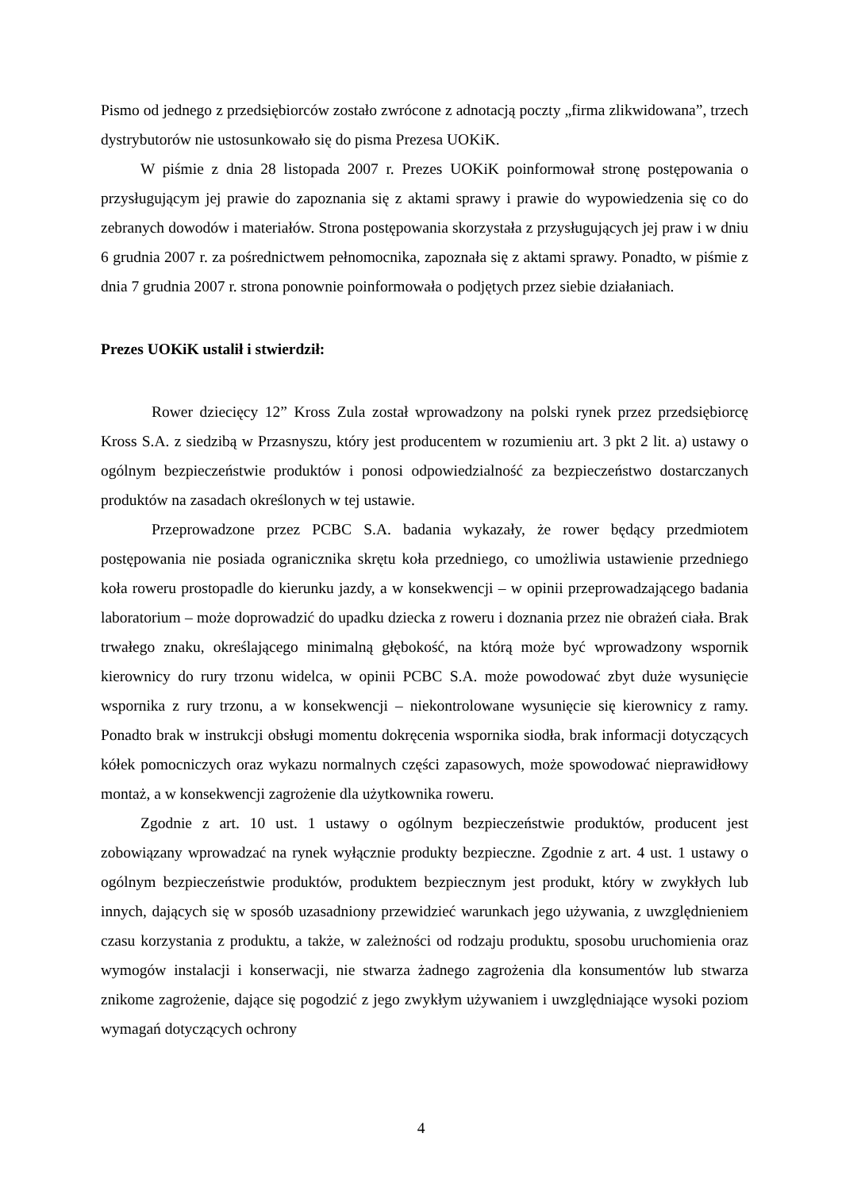Pismo od jednego z przedsiębiorców zostało zwrócone z adnotacją poczty „firma zlikwidowana”, trzech dystrybutorów nie ustosunkowało się do pisma Prezesa UOKiK.
W piśmie z dnia 28 listopada 2007 r. Prezes UOKiK poinformował stronę postępowania o przysługującym jej prawie do zapoznania się z aktami sprawy i prawie do wypowiedzenia się co do zebranych dowodów i materiałów. Strona postępowania skorzystała z przysługujących jej praw i w dniu 6 grudnia 2007 r. za pośrednictwem pełnomocnika, zapoznała się z aktami sprawy. Ponadto, w piśmie z dnia 7 grudnia 2007 r. strona ponownie poinformowała o podjętych przez siebie działaniach.
Prezes UOKiK ustalił i stwierdził:
Rower dziecięcy 12” Kross Zula został wprowadzony na polski rynek przez przedsiębiorcę Kross S.A. z siedzibą w Przasnyszu, który jest producentem w rozumieniu art. 3 pkt 2 lit. a) ustawy o ogólnym bezpieczeństwie produktów i ponosi odpowiedzialność za bezpieczeństwo dostarczanych produktów na zasadach określonych w tej ustawie.
Przeprowadzone przez PCBC S.A. badania wykazały, że rower będący przedmiotem postępowania nie posiada ogranicznika skrętu koła przedniego, co umożliwia ustawienie przedniego koła roweru prostopadle do kierunku jazdy, a w konsekwencji – w opinii przeprowadzającego badania laboratorium – może doprowadzić do upadku dziecka z roweru i doznania przez nie obrażeń ciała. Brak trwałego znaku, określającego minimalną głębokość, na którą może być wprowadzony wspornik kierownicy do rury trzonu widelca, w opinii PCBC S.A. może powodować zbyt duże wysunięcie wspornika z rury trzonu, a w konsekwencji – niekontrolowane wysunięcie się kierownicy z ramy. Ponadto brak w instrukcji obsługi momentu dokręcenia wspornika siodła, brak informacji dotyczących kółek pomocniczych oraz wykazu normalnych części zapasowych, może spowodować nieprawidłowy montaż, a w konsekwencji zagrożenie dla użytkownika roweru.
Zgodnie z art. 10 ust. 1 ustawy o ogólnym bezpieczeństwie produktów, producent jest zobowiązany wprowadzać na rynek wyłącznie produkty bezpieczne. Zgodnie z art. 4 ust. 1 ustawy o ogólnym bezpieczeństwie produktów, produktem bezpiecznym jest produkt, który w zwykłych lub innych, dających się w sposób uzasadniony przewidzieć warunkach jego używania, z uwzględnieniem czasu korzystania z produktu, a także, w zależności od rodzaju produktu, sposobu uruchomienia oraz wymogów instalacji i konserwacji, nie stwarza żadnego zagrożenia dla konsumentów lub stwarza znikome zagrożenie, dające się pogodzić z jego zwykłym używaniem i uwzględniające wysoki poziom wymagań dotyczących ochrony
4